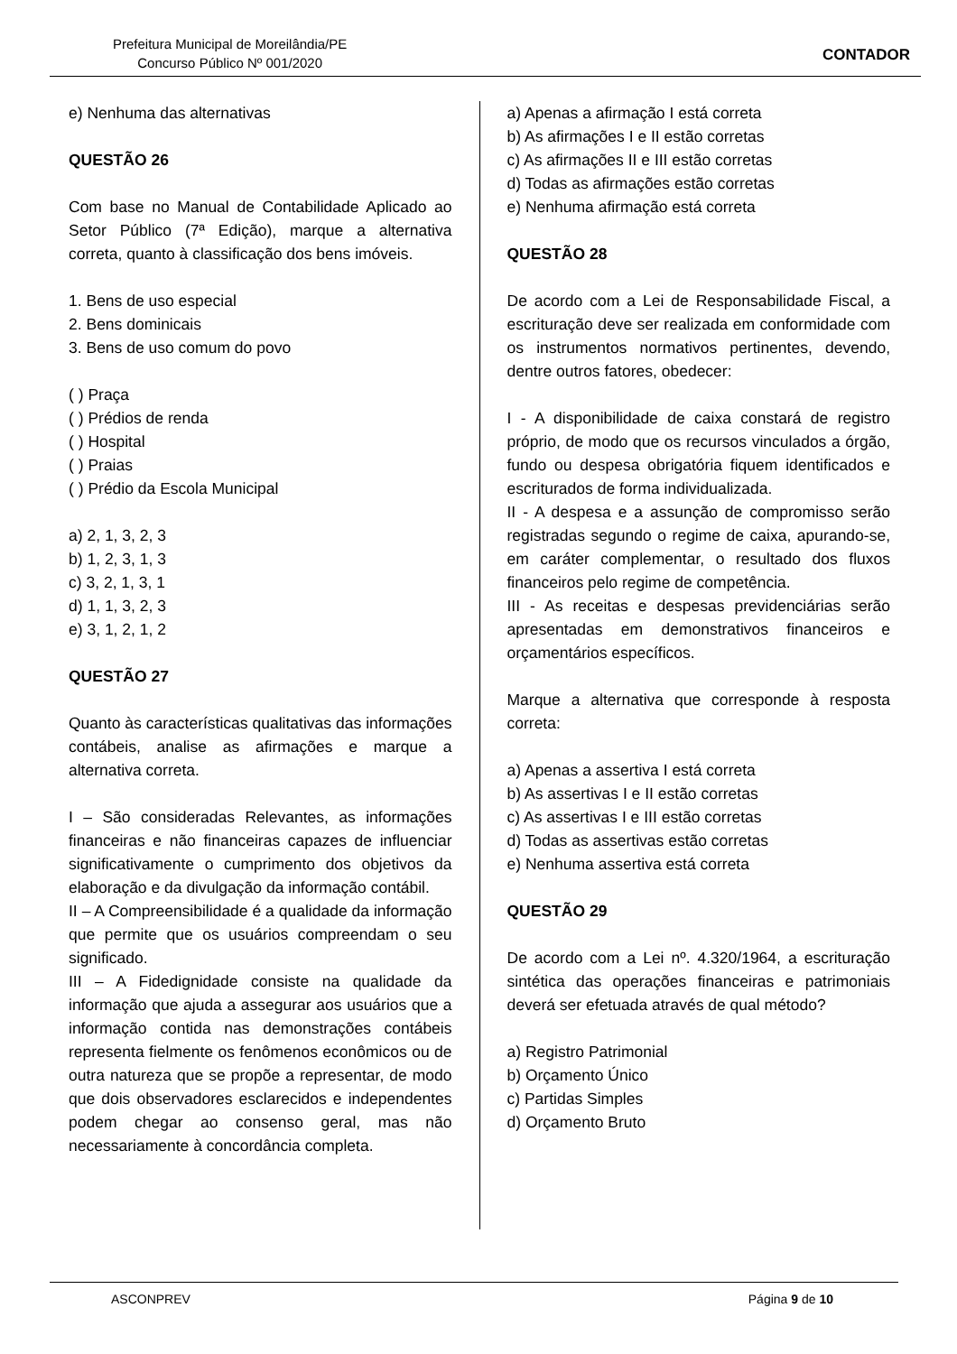Prefeitura Municipal de Moreilândia/PE
Concurso Público Nº 001/2020
CONTADOR
e) Nenhuma das alternativas
QUESTÃO 26
Com base no Manual de Contabilidade Aplicado ao Setor Público (7ª Edição), marque a alternativa correta, quanto à classificação dos bens imóveis.
1. Bens de uso especial
2. Bens dominicais
3. Bens de uso comum do povo
( ) Praça
( ) Prédios de renda
( ) Hospital
( ) Praias
( ) Prédio da Escola Municipal
a) 2, 1, 3, 2, 3
b) 1, 2, 3, 1, 3
c) 3, 2, 1, 3, 1
d) 1, 1, 3, 2, 3
e) 3, 1, 2, 1, 2
QUESTÃO 27
Quanto às características qualitativas das informações contábeis, analise as afirmações e marque a alternativa correta.
I – São consideradas Relevantes, as informações financeiras e não financeiras capazes de influenciar significativamente o cumprimento dos objetivos da elaboração e da divulgação da informação contábil.
II – A Compreensibilidade é a qualidade da informação que permite que os usuários compreendam o seu significado.
III – A Fidedignidade consiste na qualidade da informação que ajuda a assegurar aos usuários que a informação contida nas demonstrações contábeis representa fielmente os fenômenos econômicos ou de outra natureza que se propõe a representar, de modo que dois observadores esclarecidos e independentes podem chegar ao consenso geral, mas não necessariamente à concordância completa.
a) Apenas a afirmação I está correta
b) As afirmações I e II estão corretas
c) As afirmações II e III estão corretas
d) Todas as afirmações estão corretas
e) Nenhuma afirmação está correta
QUESTÃO 28
De acordo com a Lei de Responsabilidade Fiscal, a escrituração deve ser realizada em conformidade com os instrumentos normativos pertinentes, devendo, dentre outros fatores, obedecer:
I - A disponibilidade de caixa constará de registro próprio, de modo que os recursos vinculados a órgão, fundo ou despesa obrigatória fiquem identificados e escriturados de forma individualizada.
II - A despesa e a assunção de compromisso serão registradas segundo o regime de caixa, apurando-se, em caráter complementar, o resultado dos fluxos financeiros pelo regime de competência.
III - As receitas e despesas previdenciárias serão apresentadas em demonstrativos financeiros e orçamentários específicos.
Marque a alternativa que corresponde à resposta correta:
a) Apenas a assertiva I está correta
b) As assertivas I e II estão corretas
c) As assertivas I e III estão corretas
d) Todas as assertivas estão corretas
e) Nenhuma assertiva está correta
QUESTÃO 29
De acordo com a Lei nº. 4.320/1964, a escrituração sintética das operações financeiras e patrimoniais deverá ser efetuada através de qual método?
a) Registro Patrimonial
b) Orçamento Único
c) Partidas Simples
d) Orçamento Bruto
ASCONPREV Página 9 de 10